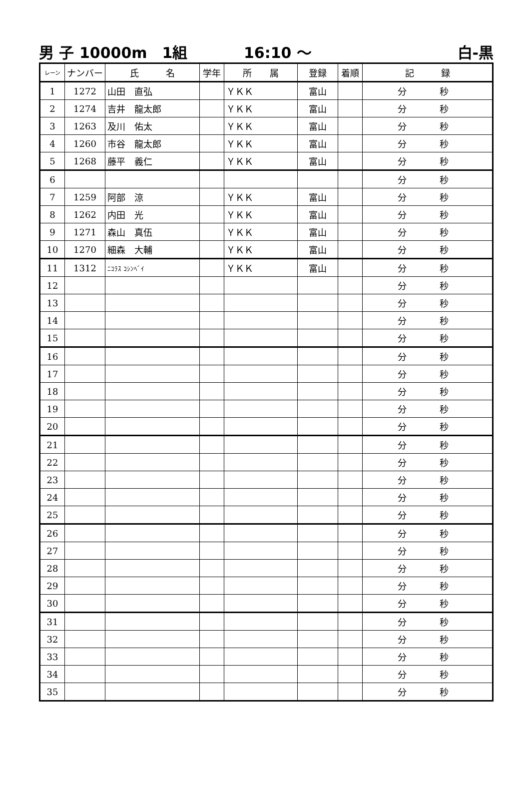男 子 10000m　1組 16:10 ～ 白-黒
| レーン | ナンバー | 氏 名 | 学年 | 所 属 | 登録 | 着順 | 記 録 |
| --- | --- | --- | --- | --- | --- | --- | --- |
| 1 | 1272 | 山田 直弘 | | ＹＫＫ | 富山 | | 分 秒 |
| 2 | 1274 | 吉井 龍太郎 | | ＹＫＫ | 富山 | | 分 秒 |
| 3 | 1263 | 及川 佑太 | | ＹＫＫ | 富山 | | 分 秒 |
| 4 | 1260 | 市谷 龍太郎 | | ＹＫＫ | 富山 | | 分 秒 |
| 5 | 1268 | 藤平 義仁 | | ＹＫＫ | 富山 | | 分 秒 |
| 6 | | | | | | | 分 秒 |
| 7 | 1259 | 阿部 涼 | | ＹＫＫ | 富山 | | 分 秒 |
| 8 | 1262 | 内田 光 | | ＹＫＫ | 富山 | | 分 秒 |
| 9 | 1271 | 森山 真伍 | | ＹＫＫ | 富山 | | 分 秒 |
| 10 | 1270 | 細森 大輔 | | ＹＫＫ | 富山 | | 分 秒 |
| 11 | 1312 | ﾆｺﾗｽ ｺｼﾝﾍﾞｲ | | ＹＫＫ | 富山 | | 分 秒 |
| 12 | | | | | | | 分 秒 |
| 13 | | | | | | | 分 秒 |
| 14 | | | | | | | 分 秒 |
| 15 | | | | | | | 分 秒 |
| 16 | | | | | | | 分 秒 |
| 17 | | | | | | | 分 秒 |
| 18 | | | | | | | 分 秒 |
| 19 | | | | | | | 分 秒 |
| 20 | | | | | | | 分 秒 |
| 21 | | | | | | | 分 秒 |
| 22 | | | | | | | 分 秒 |
| 23 | | | | | | | 分 秒 |
| 24 | | | | | | | 分 秒 |
| 25 | | | | | | | 分 秒 |
| 26 | | | | | | | 分 秒 |
| 27 | | | | | | | 分 秒 |
| 28 | | | | | | | 分 秒 |
| 29 | | | | | | | 分 秒 |
| 30 | | | | | | | 分 秒 |
| 31 | | | | | | | 分 秒 |
| 32 | | | | | | | 分 秒 |
| 33 | | | | | | | 分 秒 |
| 34 | | | | | | | 分 秒 |
| 35 | | | | | | | 分 秒 |